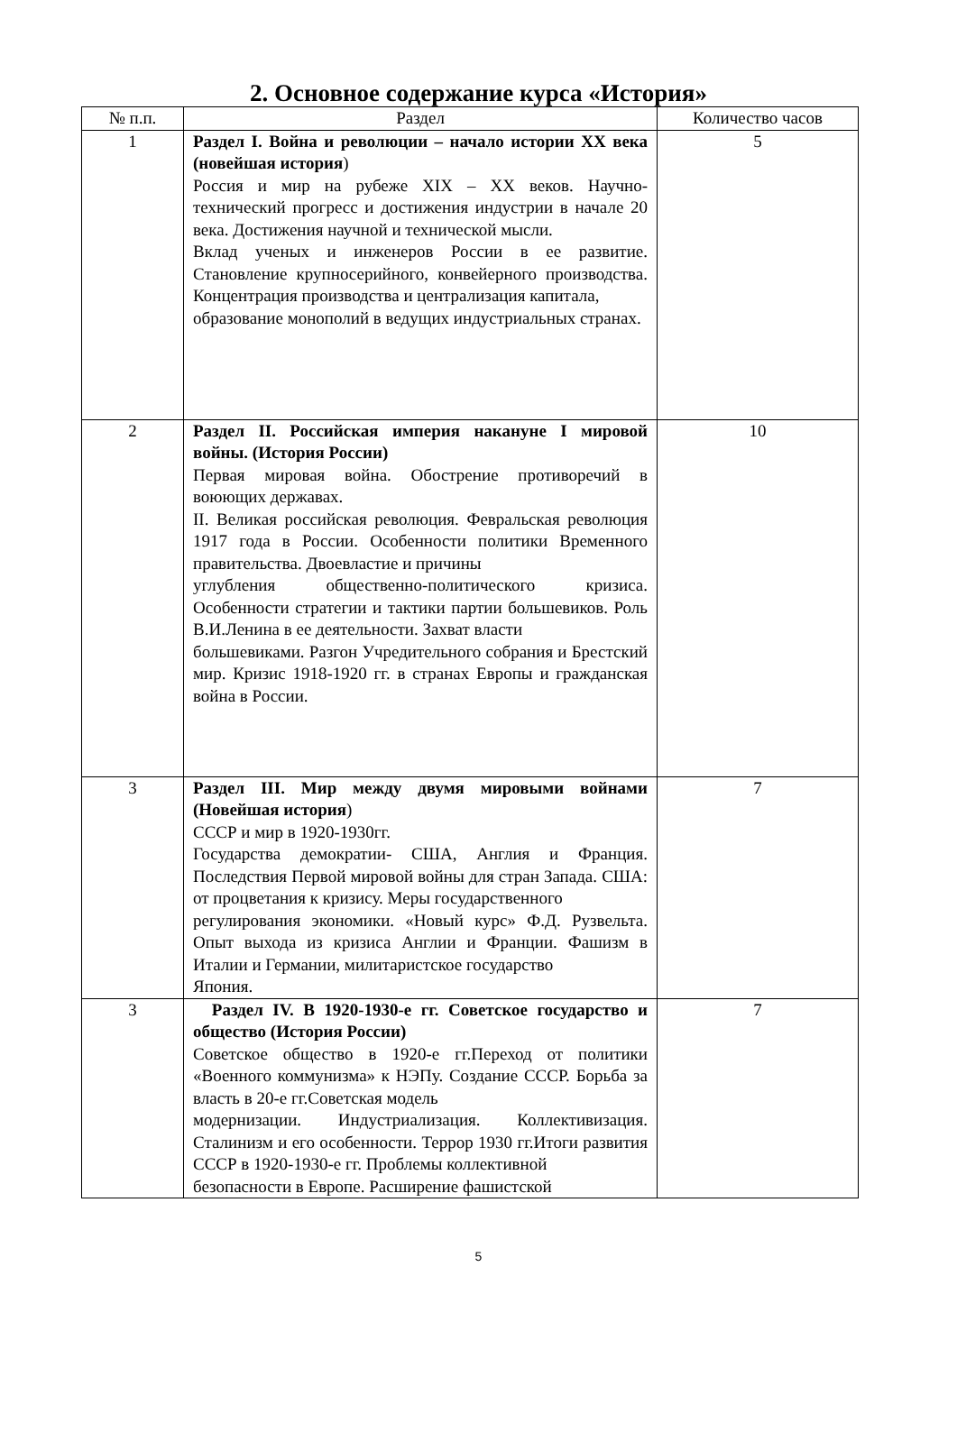2. Основное содержание курса «История»
| № п.п. | Раздел | Количество часов |
| --- | --- | --- |
| 1 | Раздел I. Война и революции – начало истории XX века (новейшая история ) Россия и мир на рубеже XIX – XX веков. Научно-технический прогресс и достижения индустрии в начале 20 века. Достижения научной и технической мысли. Вклад ученых и инженеров России в ее развитие. Становление крупносерийного, конвейерного производства. Концентрация производства и централизация капитала, образование монополий в ведущих индустриальных странах. | 5 |
| 2 | Раздел II. Российская империя накануне I мировой войны. (История России) Первая мировая война. Обострение противоречий в воюющих державах. II. Великая российская революция. Февральская революция 1917 года в России. Особенности политики Временного правительства. Двоевластие и причины углубления общественно-политического кризиса. Особенности стратегии и тактики партии большевиков. Роль В.И.Ленина в ее деятельности. Захват власти большевиками. Разгон Учредительного собрания и Брестский мир. Кризис 1918-1920 гг. в странах Европы и гражданская война в России. | 10 |
| 3 | Раздел III. Мир между двумя мировыми войнами (Новейшая история ) СССР и мир в 1920-1930гг. Государства демократии- США, Англия и Франция. Последствия Первой мировой войны для стран Запада. США: от процветания к кризису. Меры государственного регулирования экономики. «Новый курс» Ф.Д. Рузвельта. Опыт выхода из кризиса Англии и Франции. Фашизм в Италии и Германии, милитаристское государство Япония. | 7 |
| 3 | Раздел IV. В 1920-1930-е гг. Советское государство и общество (История России) Советское общество в 1920-е гг.Переход от политики «Военного коммунизма» к НЭПу. Создание СССР. Борьба за власть в 20-е гг.Советская модель модернизации. Индустриализация. Коллективизация. Сталинизм и его особенности. Террор 1930 гг.Итоги развития СССР в 1920-1930-е гг. Проблемы коллективной безопасности в Европе. Расширение фашистской | 7 |
5